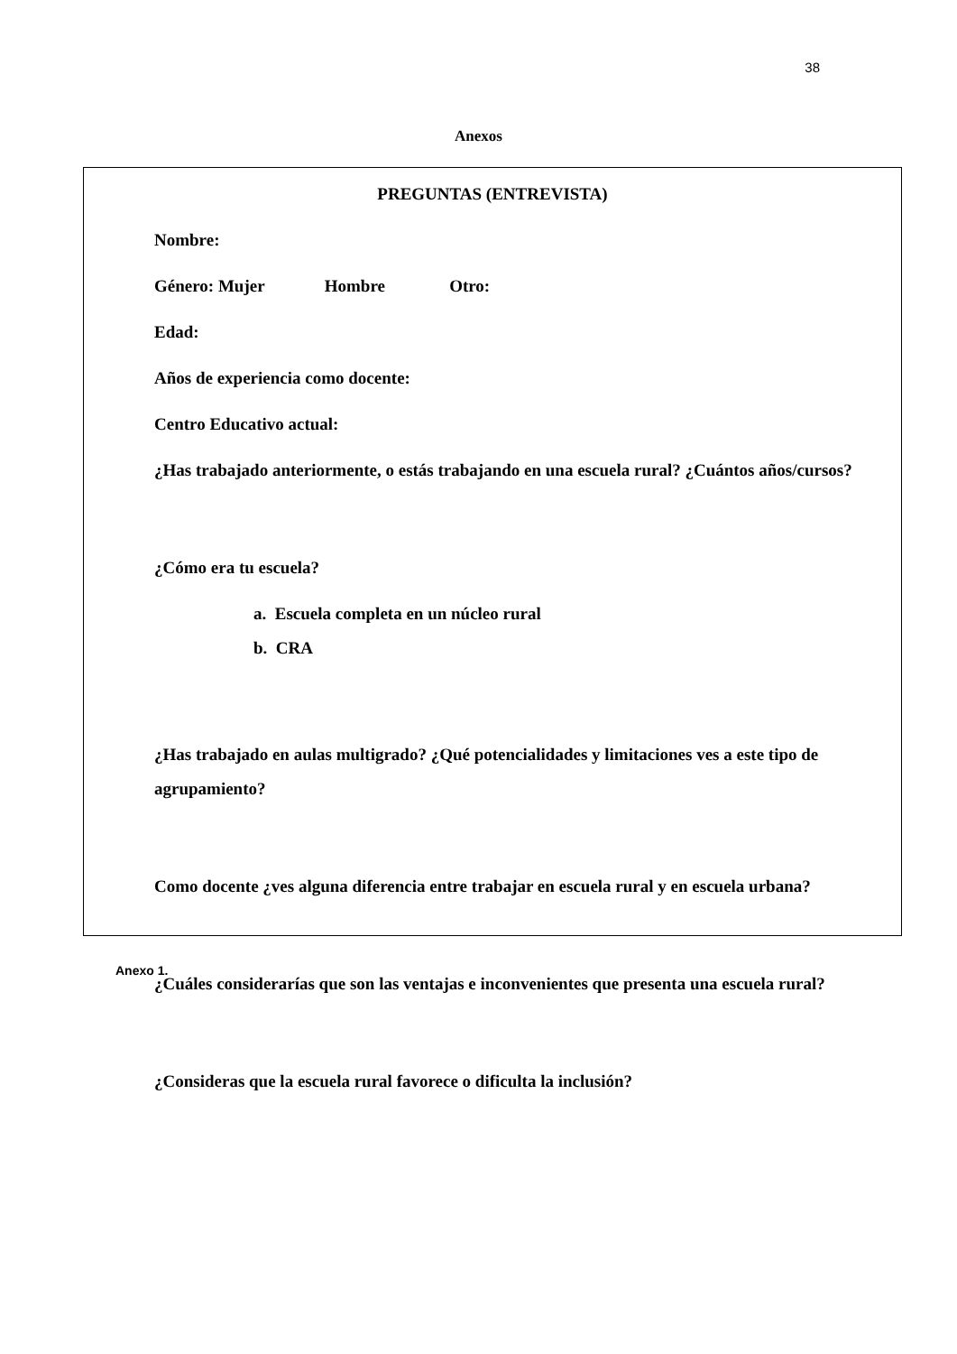38
Anexos
PREGUNTAS (ENTREVISTA)
Nombre:
Género: Mujer Hombre Otro:
Edad:
Años de experiencia como docente:
Centro Educativo actual:
¿Has trabajado anteriormente, o estás trabajando en una escuela rural? ¿Cuántos años/cursos?
¿Cómo era tu escuela?
a. Escuela completa en un núcleo rural
b. CRA
¿Has trabajado en aulas multigrado? ¿Qué potencialidades y limitaciones ves a este tipo de agrupamiento?
Como docente ¿ves alguna diferencia entre trabajar en escuela rural y en escuela urbana?
¿Cuáles considerarías que son las ventajas e inconvenientes que presenta una escuela rural?
¿Consideras que la escuela rural favorece o dificulta la inclusión?
Anexo 1.